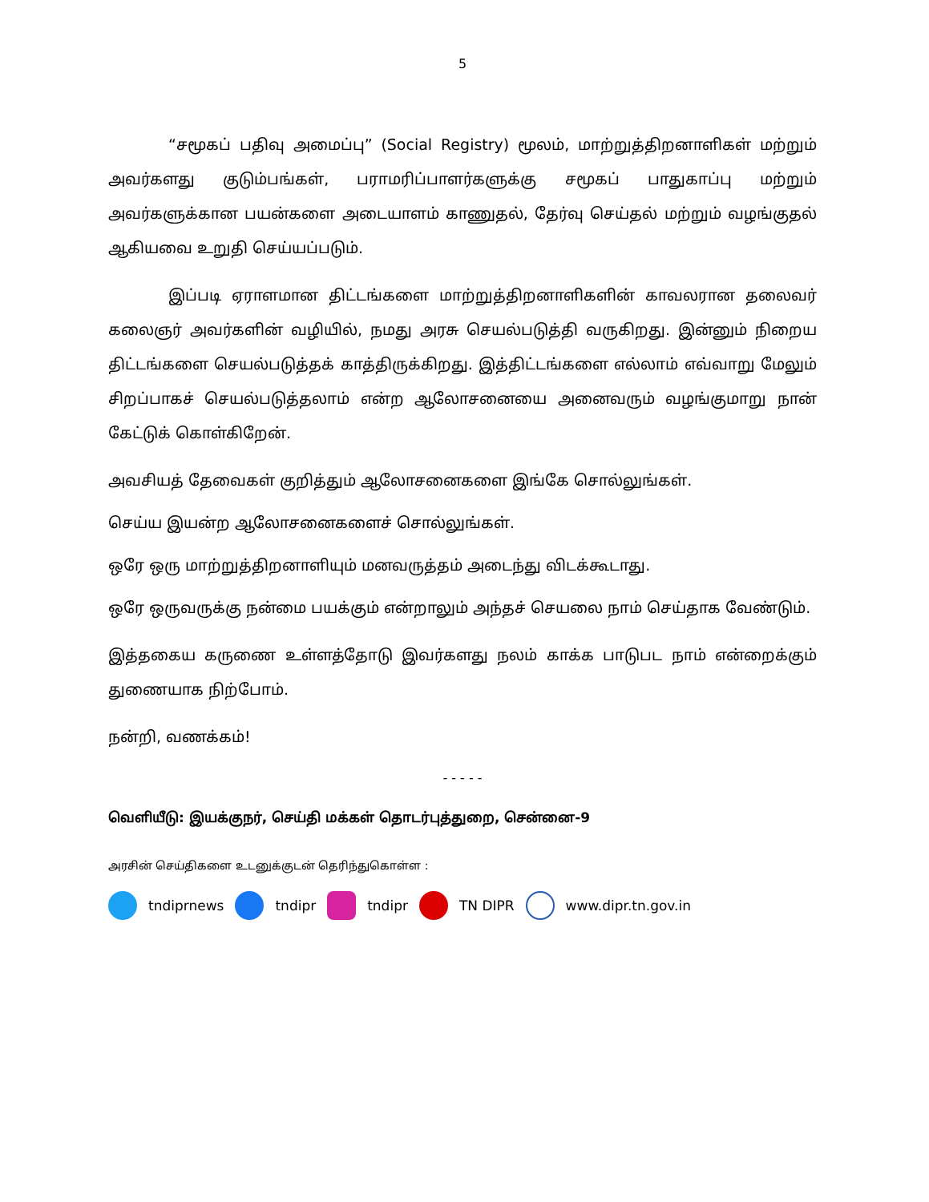5
“சமூகப் பதிவு அமைப்பு” (Social Registry) மூலம், மாற்றுத்திறனாளிகள் மற்றும் அவர்களது குடும்பங்கள், பராமரிப்பாளர்களுக்கு சமூகப் பாதுகாப்பு மற்றும் அவர்களுக்கான பயன்களை அடையாளம் காணுதல், தேர்வு செய்தல் மற்றும் வழங்குதல் ஆகியவை உறுதி செய்யப்படும்.
இப்படி ஏராளமான திட்டங்களை மாற்றுத்திறனாளிகளின் காவலரான தலைவர் கலைஞர் அவர்களின் வழியில், நமது அரசு செயல்படுத்தி வருகிறது. இன்னும் நிறைய திட்டங்களை செயல்படுத்தக் காத்திருக்கிறது. இத்திட்டங்களை எல்லாம் எவ்வாறு மேலும் சிறப்பாகச் செயல்படுத்தலாம் என்ற ஆலோசனையை அனைவரும் வழங்குமாறு நான் கேட்டுக் கொள்கிறேன்.
அவசியத் தேவைகள் குறித்தும் ஆலோசனைகளை இங்கே சொல்லுங்கள்.
செய்ய இயன்ற ஆலோசனைகளைச் சொல்லுங்கள்.
ஒரே ஒரு மாற்றுத்திறனாளியும் மனவருத்தம் அடைந்து விடக்கூடாது.
ஒரே ஒருவருக்கு நன்மை பயக்கும் என்றாலும் அந்தச் செயலை நாம் செய்தாக வேண்டும்.
இத்தகைய கருணை உள்ளத்தோடு இவர்களது நலம் காக்க பாடுபட நாம் என்றைக்கும் துணையாக நிற்போம்.
நன்றி, வணக்கம்!
- - - - -
வெளியீடு: இயக்குநர், செய்தி மக்கள் தொடர்புத்துறை, சென்னை-9
அரசின் செய்திகளை உடனுக்குடன் தெரிந்துகொள்ள :
tndiprnews tndipr tndipr TN DIPR www.dipr.tn.gov.in